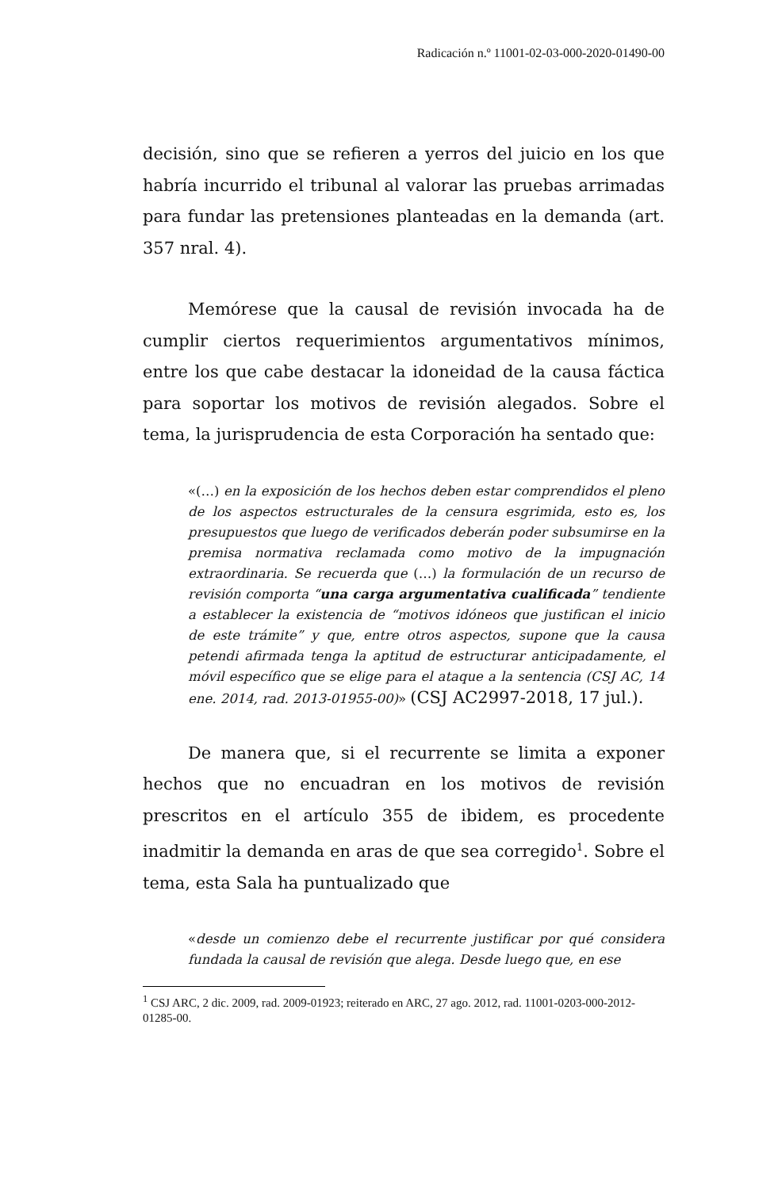Radicación n.º 11001-02-03-000-2020-01490-00
decisión, sino que se refieren a yerros del juicio en los que habría incurrido el tribunal al valorar las pruebas arrimadas para fundar las pretensiones planteadas en la demanda (art. 357 nral. 4).
Memórese que la causal de revisión invocada ha de cumplir ciertos requerimientos argumentativos mínimos, entre los que cabe destacar la idoneidad de la causa fáctica para soportar los motivos de revisión alegados. Sobre el tema, la jurisprudencia de esta Corporación ha sentado que:
«(…) en la exposición de los hechos deben estar comprendidos el pleno de los aspectos estructurales de la censura esgrimida, esto es, los presupuestos que luego de verificados deberán poder subsumirse en la premisa normativa reclamada como motivo de la impugnación extraordinaria. Se recuerda que (…) la formulación de un recurso de revisión comporta “una carga argumentativa cualificada” tendiente a establecer la existencia de “motivos idóneos que justifican el inicio de este trámite” y que, entre otros aspectos, supone que la causa petendi afirmada tenga la aptitud de estructurar anticipadamente, el móvil específico que se elige para el ataque a la sentencia (CSJ AC, 14 ene. 2014, rad. 2013-01955-00)» (CSJ AC2997-2018, 17 jul.).
De manera que, si el recurrente se limita a exponer hechos que no encuadran en los motivos de revisión prescritos en el artículo 355 de ibidem, es procedente inadmitir la demanda en aras de que sea corregido<sup>1</sup>. Sobre el tema, esta Sala ha puntualizado que
«desde un comienzo debe el recurrente justificar por qué considera fundada la causal de revisión que alega. Desde luego que, en ese
<sup>1</sup> CSJ ARC, 2 dic. 2009, rad. 2009-01923; reiterado en ARC, 27 ago. 2012, rad. 11001-0203-000-2012-01285-00.